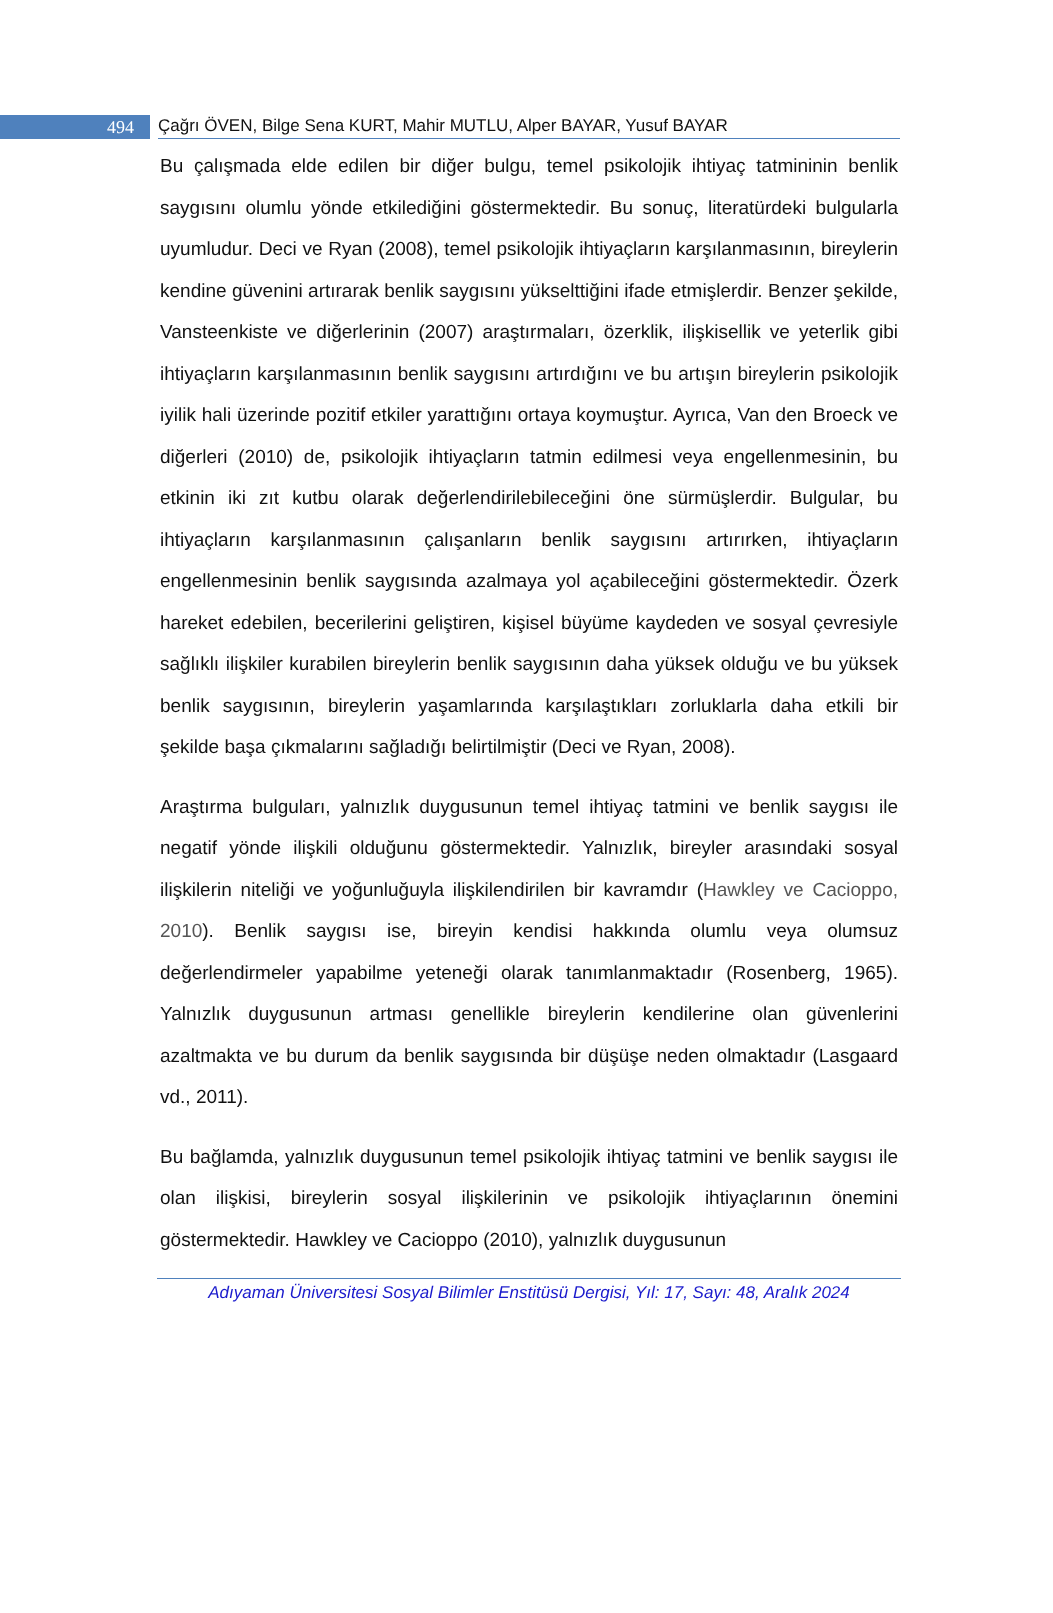494
Çağrı ÖVEN, Bilge Sena KURT, Mahir MUTLU, Alper BAYAR, Yusuf BAYAR
Bu çalışmada elde edilen bir diğer bulgu, temel psikolojik ihtiyaç tatmininin benlik saygısını olumlu yönde etkilediğini göstermektedir. Bu sonuç, literatürdeki bulgularla uyumludur. Deci ve Ryan (2008), temel psikolojik ihtiyaçların karşılanmasının, bireylerin kendine güvenini artırarak benlik saygısını yükselttiğini ifade etmişlerdir. Benzer şekilde, Vansteenkiste ve diğerlerinin (2007) araştırmaları, özerklik, ilişkisellik ve yeterlik gibi ihtiyaçların karşılanmasının benlik saygısını artırdığını ve bu artışın bireylerin psikolojik iyilik hali üzerinde pozitif etkiler yarattığını ortaya koymuştur. Ayrıca, Van den Broeck ve diğerleri (2010) de, psikolojik ihtiyaçların tatmin edilmesi veya engellenmesinin, bu etkinin iki zıt kutbu olarak değerlendirilebileceğini öne sürmüşlerdir. Bulgular, bu ihtiyaçların karşılanmasının çalışanların benlik saygısını artırırken, ihtiyaçların engellenmesinin benlik saygısında azalmaya yol açabileceğini göstermektedir. Özerk hareket edebilen, becerilerini geliştiren, kişisel büyüme kaydeden ve sosyal çevresiyle sağlıklı ilişkiler kurabilen bireylerin benlik saygısının daha yüksek olduğu ve bu yüksek benlik saygısının, bireylerin yaşamlarında karşılaştıkları zorluklarla daha etkili bir şekilde başa çıkmalarını sağladığı belirtilmiştir (Deci ve Ryan, 2008).
Araştırma bulguları, yalnızlık duygusunun temel ihtiyaç tatmini ve benlik saygısı ile negatif yönde ilişkili olduğunu göstermektedir. Yalnızlık, bireyler arasındaki sosyal ilişkilerin niteliği ve yoğunluğuyla ilişkilendirilen bir kavramdır (Hawkley ve Cacioppo, 2010). Benlik saygısı ise, bireyin kendisi hakkında olumlu veya olumsuz değerlendirmeler yapabilme yeteneği olarak tanımlanmaktadır (Rosenberg, 1965). Yalnızlık duygusunun artması genellikle bireylerin kendilerine olan güvenlerini azaltmakta ve bu durum da benlik saygısında bir düşüşe neden olmaktadır (Lasgaard vd., 2011).
Bu bağlamda, yalnızlık duygusunun temel psikolojik ihtiyaç tatmini ve benlik saygısı ile olan ilişkisi, bireylerin sosyal ilişkilerinin ve psikolojik ihtiyaçlarının önemini göstermektedir. Hawkley ve Cacioppo (2010), yalnızlık duygusunun
Adıyaman Üniversitesi Sosyal Bilimler Enstitüsü Dergisi, Yıl: 17, Sayı: 48, Aralık 2024